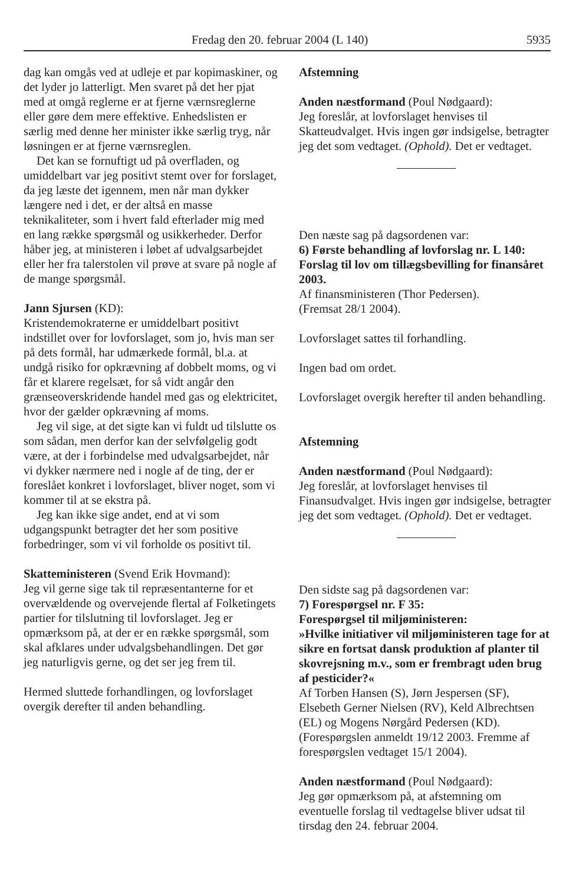Fredag den 20. februar 2004 (L 140) 5935
dag kan omgås ved at udleje et par kopimaskiner, og det lyder jo latterligt. Men svaret på det her pjat med at omgå reglerne er at fjerne værnsreglerne eller gøre dem mere effektive. Enhedslisten er særlig med denne her minister ikke særlig tryg, når løsningen er at fjerne værnsreglen.
Det kan se fornuftigt ud på overfladen, og umiddelbart var jeg positivt stemt over for forslaget, da jeg læste det igennem, men når man dykker længere ned i det, er der altså en masse teknikaliteter, som i hvert fald efterlader mig med en lang række spørgsmål og usikkerheder. Derfor håber jeg, at ministeren i løbet af udvalgsarbejdet eller her fra talerstolen vil prøve at svare på nogle af de mange spørgsmål.
Jann Sjursen (KD):
Kristendemokraterne er umiddelbart positivt indstillet over for lovforslaget, som jo, hvis man ser på dets formål, har udmærkede formål, bl.a. at undgå risiko for opkrævning af dobbelt moms, og vi får et klarere regelsæt, for så vidt angår den grænseoverskridende handel med gas og elektricitet, hvor der gælder opkrævning af moms.
Jeg vil sige, at det sigte kan vi fuldt ud tilslutte os som sådan, men derfor kan der selvfølgelig godt være, at der i forbindelse med udvalgsarbejdet, når vi dykker nærmere ned i nogle af de ting, der er foreslået konkret i lovforslaget, bliver noget, som vi kommer til at se ekstra på.
Jeg kan ikke sige andet, end at vi som udgangspunkt betragter det her som positive forbedringer, som vi vil forholde os positivt til.
Skatteministeren (Svend Erik Hovmand):
Jeg vil gerne sige tak til repræsentanterne for et overvældende og overvejende flertal af Folketingets partier for tilslutning til lovforslaget. Jeg er opmærksom på, at der er en række spørgsmål, som skal afklares under udvalgsbehandlingen. Det gør jeg naturligvis gerne, og det ser jeg frem til.
Hermed sluttede forhandlingen, og lovforslaget overgik derefter til anden behandling.
Afstemning
Anden næstformand (Poul Nødgaard):
Jeg foreslår, at lovforslaget henvises til Skatteudvalget. Hvis ingen gør indsigelse, betragter jeg det som vedtaget. (Ophold). Det er vedtaget.
Den næste sag på dagsordenen var:
6) Første behandling af lovforslag nr. L 140:
Forslag til lov om tillægsbevilling for finansåret 2003.
Af finansministeren (Thor Pedersen).
(Fremsat 28/1 2004).
Lovforslaget sattes til forhandling.
Ingen bad om ordet.
Lovforslaget overgik herefter til anden behandling.
Afstemning
Anden næstformand (Poul Nødgaard):
Jeg foreslår, at lovforslaget henvises til Finansudvalget. Hvis ingen gør indsigelse, betragter jeg det som vedtaget. (Ophold). Det er vedtaget.
Den sidste sag på dagsordenen var:
7) Forespørgsel nr. F 35:
Forespørgsel til miljøministeren:
»Hvilke initiativer vil miljøministeren tage for at sikre en fortsat dansk produktion af planter til skovrejsning m.v., som er frembragt uden brug af pesticider?«
Af Torben Hansen (S), Jørn Jespersen (SF), Elsebeth Gerner Nielsen (RV), Keld Albrechtsen (EL) og Mogens Nørgård Pedersen (KD).
(Forespørgslen anmeldt 19/12 2003. Fremme af forespørgslen vedtaget 15/1 2004).
Anden næstformand (Poul Nødgaard):
Jeg gør opmærksom på, at afstemning om eventuelle forslag til vedtagelse bliver udsat til tirsdag den 24. februar 2004.